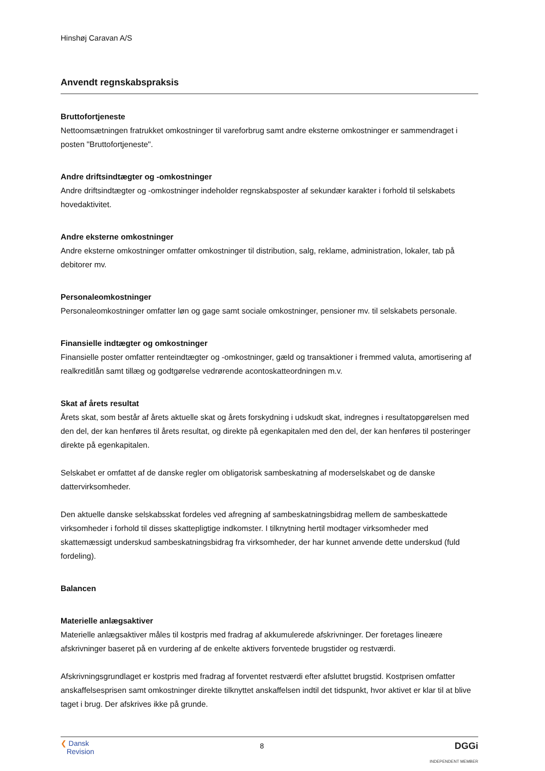Hinshøj Caravan A/S
Anvendt regnskabspraksis
Bruttofortjeneste
Nettoomsætningen fratrukket omkostninger til vareforbrug samt andre eksterne omkostninger er sammendraget i posten "Bruttofortjeneste".
Andre driftsindtægter og -omkostninger
Andre driftsindtægter og -omkostninger indeholder regnskabsposter af sekundær karakter i forhold til selskabets hovedaktivitet.
Andre eksterne omkostninger
Andre eksterne omkostninger omfatter omkostninger til distribution, salg, reklame, administration, lokaler, tab på debitorer mv.
Personaleomkostninger
Personaleomkostninger omfatter løn og gage samt sociale omkostninger, pensioner mv. til selskabets personale.
Finansielle indtægter og omkostninger
Finansielle poster omfatter renteindtægter og -omkostninger, gæld og transaktioner i fremmed valuta, amortisering af realkreditlån samt tillæg og godtgørelse vedrørende acontoskatteordningen m.v.
Skat af årets resultat
Årets skat, som består af årets aktuelle skat og årets forskydning i udskudt skat, indregnes i resultatopgørelsen med den del, der kan henføres til årets resultat, og direkte på egenkapitalen med den del, der kan henføres til posteringer direkte på egenkapitalen.
Selskabet er omfattet af de danske regler om obligatorisk sambeskatning af moderselskabet og de danske dattervirksomheder.
Den aktuelle danske selskabsskat fordeles ved afregning af sambeskatningsbidrag mellem de sambeskattede virksomheder i forhold til disses skattepligtige indkomster. I tilknytning hertil modtager virksomheder med skattemæssigt underskud sambeskatningsbidrag fra virksomheder, der har kunnet anvende dette underskud (fuld fordeling).
Balancen
Materielle anlægsaktiver
Materielle anlægsaktiver måles til kostpris med fradrag af akkumulerede afskrivninger. Der foretages lineære afskrivninger baseret på en vurdering af de enkelte aktivers forventede brugstider og restværdi.
Afskrivningsgrundlaget er kostpris med fradrag af forventet restværdi efter afsluttet brugstid. Kostprisen omfatter anskaffelsesprisen samt omkostninger direkte tilknyttet anskaffelsen indtil det tidspunkt, hvor aktivet er klar til at blive taget i brug. Der afskrives ikke på grunde.
❮ Dansk
Revision
8
DGGi
INDEPENDENT MEMBER